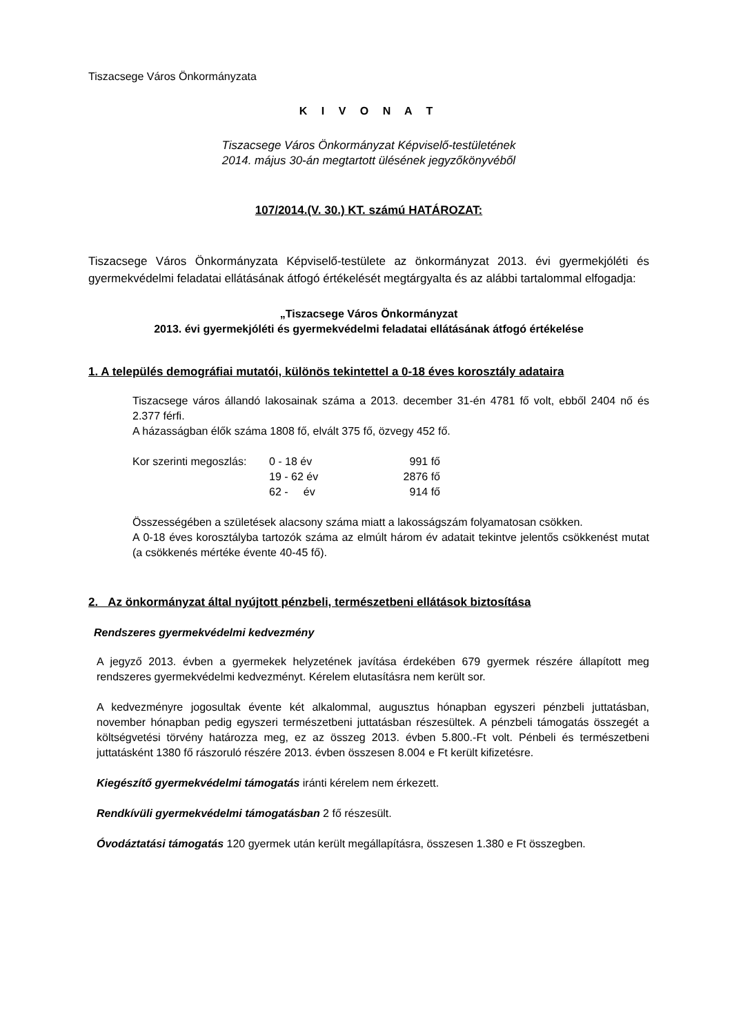Tiszacsege Város Önkormányzata
K I V O N A T
Tiszacsege Város Önkormányzat Képviselő-testületének
2014. május 30-án megtartott ülésének jegyzőkönyvéből
107/2014.(V. 30.) KT. számú HATÁROZAT:
Tiszacsege Város Önkormányzata Képviselő-testülete az önkormányzat 2013. évi gyermekjóléti és gyermekvédelmi feladatai ellátásának átfogó értékelését megtárgyalta és az alábbi tartalommal elfogadja:
„Tiszacsege Város Önkormányzat
2013. évi gyermekjóléti és gyermekvédelmi feladatai ellátásának átfogó értékelése
1. A település demográfiai mutatói, különös tekintettel a 0-18 éves korosztály adataira
Tiszacsege város állandó lakosainak száma a 2013. december 31-én 4781 fő volt, ebből 2404 nő és 2.377 férfi.
A házasságban élők száma 1808 fő, elvált 375 fő, özvegy 452 fő.
| Kor szerinti megoszlás: | 0 - 18 év | 991 fő |
| | 19 - 62 év | 2876 fő |
| | 62 - év | 914 fő |
Összességében a születések alacsony száma miatt a lakosságszám folyamatosan csökken.
A 0-18 éves korosztályba tartozók száma az elmúlt három év adatait tekintve jelentős csökkenést mutat (a csökkenés mértéke évente 40-45 fő).
2. Az önkormányzat által nyújtott pénzbeli, természetbeni ellátások biztosítása
Rendszeres gyermekvédelmi kedvezmény
A jegyző 2013. évben a gyermekek helyzetének javítása érdekében 679 gyermek részére állapított meg rendszeres gyermekvédelmi kedvezményt. Kérelem elutasításra nem került sor.
A kedvezményre jogosultak évente két alkalommal, augusztus hónapban egyszeri pénzbeli juttatásban, november hónapban pedig egyszeri természetbeni juttatásban részesültek. A pénzbeli támogatás összegét a költségvetési törvény határozza meg, ez az összeg 2013. évben 5.800.-Ft volt. Pénbeli és természetbeni juttatásként 1380 fő rászoruló részére 2013. évben összesen 8.004 e Ft került kifizetésre.
Kiegészítő gyermekvédelmi támogatás iránti kérelem nem érkezett.
Rendkívüli gyermekvédelmi támogatásban 2 fő részesült.
Óvodáztatási támogatás 120 gyermek után került megállapításra, összesen 1.380 e Ft összegben.